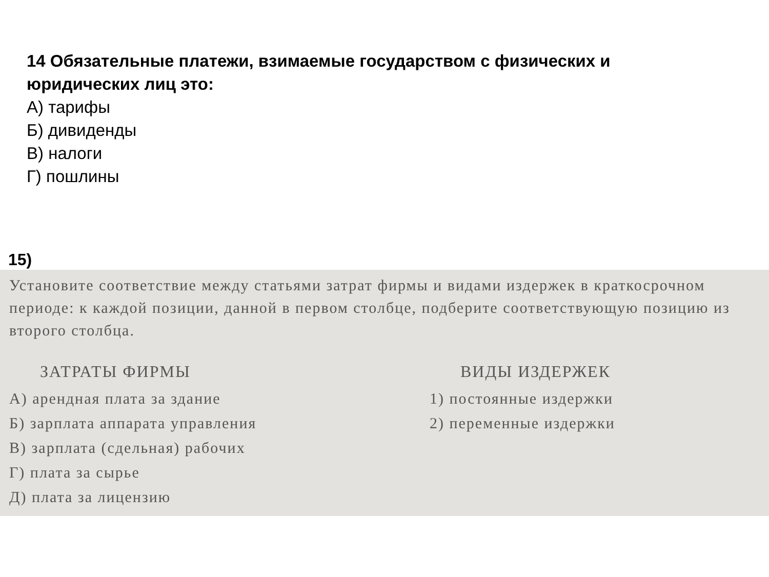14 Обязательные платежи, взимаемые государством с физических и юридических лиц это:
А) тарифы
Б) дивиденды
В) налоги
Г) пошлины
15)
Установите соответствие между статьями затрат фирмы и видами издержек в кратко­срочном периоде: к каждой позиции, данной в первом столбце, подберите соот­ветствующую позицию из второго столбца.
ЗАТРАТЫ ФИРМЫ
А) арендная плата за здание
Б) зарплата аппарата управления
В) зарплата (сдельная) рабочих
Г) плата за сырье
Д) плата за лицензию
ВИДЫ ИЗДЕРЖЕК
1) постоянные издержки
2) переменные издержки